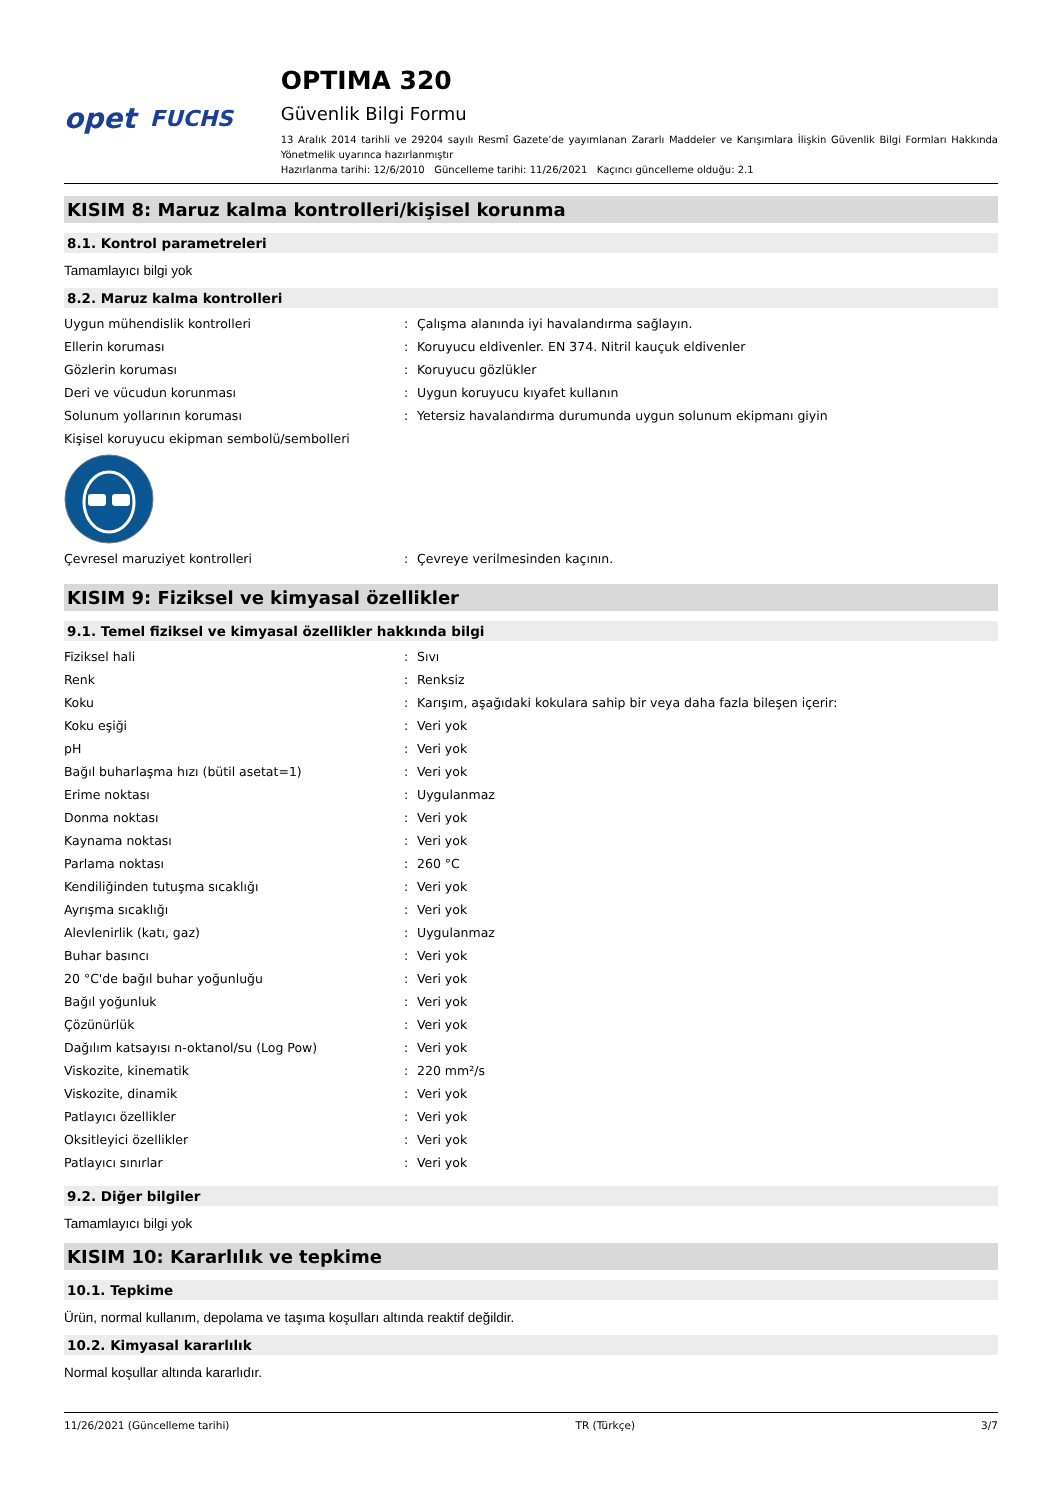opet FUCHS
OPTIMA 320
Güvenlik Bilgi Formu
13 Aralık 2014 tarihli ve 29204 sayılı Resmî Gazete’de yayımlanan Zararlı Maddeler ve Karışımlara İlişkin Güvenlik Bilgi Formları Hakkında Yönetmelik uyarınca hazırlanmıştır
Hazırlanma tarihi: 12/6/2010 Güncelleme tarihi: 11/26/2021 Kaçıncı güncelleme olduğu: 2.1
KISIM 8: Maruz kalma kontrolleri/kişisel korunma
8.1. Kontrol parametreleri
Tamamlayıcı bilgi yok
8.2. Maruz kalma kontrolleri
| Uygun mühendislik kontrolleri | : | Çalışma alanında iyi havalandırma sağlayın. |
| Ellerin koruması | : | Koruyucu eldivenler. EN 374. Nitril kauçuk eldivenler |
| Gözlerin koruması | : | Koruyucu gözlükler |
| Deri ve vücudun korunması | : | Uygun koruyucu kıyafet kullanın |
| Solunum yollarının koruması | : | Yetersiz havalandırma durumunda uygun solunum ekipmanı giyin |
| Kişisel koruyucu ekipman sembolü/sembolleri | | |
| Çevresel maruziyet kontrolleri | : | Çevreye verilmesinden kaçının. |
KISIM 9: Fiziksel ve kimyasal özellikler
9.1. Temel fiziksel ve kimyasal özellikler hakkında bilgi
| Fiziksel hali | : | Sıvı |
| Renk | : | Renksiz |
| Koku | : | Karışım, aşağıdaki kokulara sahip bir veya daha fazla bileşen içerir: |
| Koku eşiği | : | Veri yok |
| pH | : | Veri yok |
| Bağıl buharlaşma hızı (bütil asetat=1) | : | Veri yok |
| Erime noktası | : | Uygulanmaz |
| Donma noktası | : | Veri yok |
| Kaynama noktası | : | Veri yok |
| Parlama noktası | : | 260 °C |
| Kendiliğinden tutuşma sıcaklığı | : | Veri yok |
| Ayrışma sıcaklığı | : | Veri yok |
| Alevlenirlik (katı, gaz) | : | Uygulanmaz |
| Buhar basıncı | : | Veri yok |
| 20 °C'de bağıl buhar yoğunluğu | : | Veri yok |
| Bağıl yoğunluk | : | Veri yok |
| Çözünürlük | : | Veri yok |
| Dağılım katsayısı n-oktanol/su (Log Pow) | : | Veri yok |
| Viskozite, kinematik | : | 220 mm²/s |
| Viskozite, dinamik | : | Veri yok |
| Patlayıcı özellikler | : | Veri yok |
| Oksitleyici özellikler | : | Veri yok |
| Patlayıcı sınırlar | : | Veri yok |
9.2. Diğer bilgiler
Tamamlayıcı bilgi yok
KISIM 10: Kararlılık ve tepkime
10.1. Tepkime
Ürün, normal kullanım, depolama ve taşıma koşulları altında reaktif değildir.
10.2. Kimyasal kararlılık
Normal koşullar altında kararlıdır.
11/26/2021 (Güncelleme tarihi) TR (Türkçe) 3/7